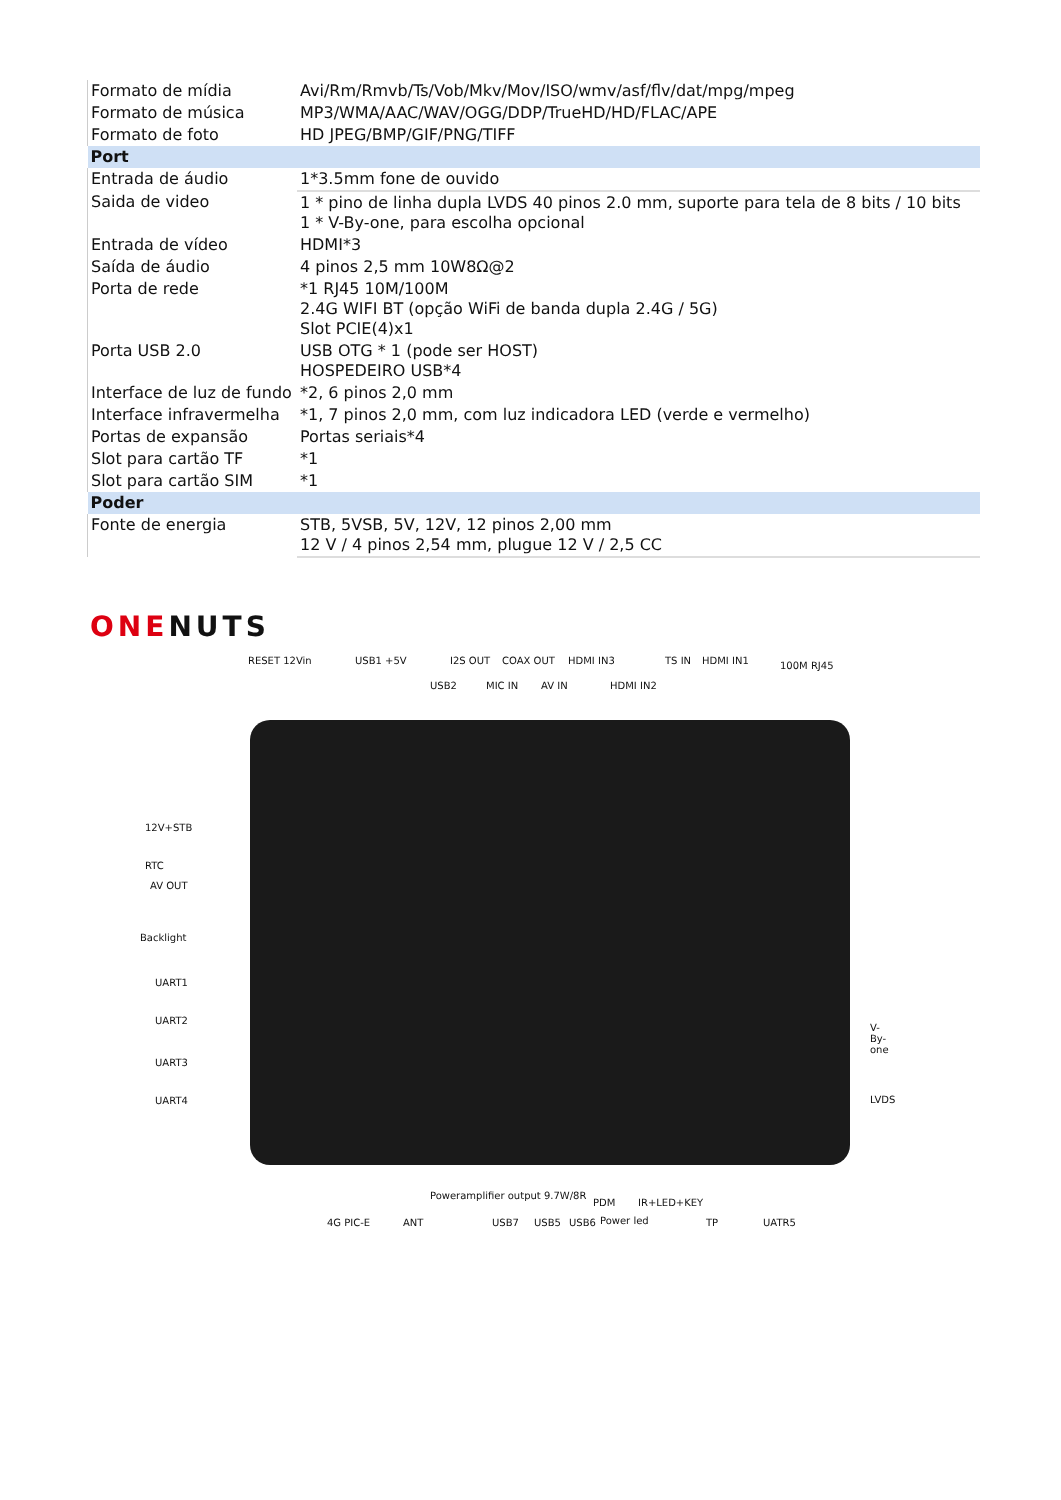| Formato de mídia | Avi/Rm/Rmvb/Ts/Vob/Mkv/Mov/ISO/wmv/asf/flv/dat/mpg/mpeg |
| Formato de música | MP3/WMA/AAC/WAV/OGG/DDP/TrueHD/HD/FLAC/APE |
| Formato de foto | HD JPEG/BMP/GIF/PNG/TIFF |
| Port | |
| Entrada de áudio | 1*3.5mm fone de ouvido |
| Saida de video | 1 * pino de linha dupla LVDS 40 pinos 2.0 mm, suporte para tela de 8 bits / 10 bits 1 * V-By-one, para escolha opcional |
| Entrada de vídeo | HDMI*3 |
| Saída de áudio | 4 pinos 2,5 mm 10W8Ω@2 |
| Porta de rede | *1 RJ45 10M/100M 2.4G WIFI BT (opção WiFi de banda dupla 2.4G / 5G) Slot PCIE(4)x1 |
| Porta USB 2.0 | USB OTG * 1 (pode ser HOST) HOSPEDEIRO USB*4 |
| Interface de luz de fundo | *2, 6 pinos 2,0 mm |
| Interface infravermelha | *1, 7 pinos 2,0 mm, com luz indicadora LED (verde e vermelho) |
| Portas de expansão | Portas seriais*4 |
| Slot para cartão TF | *1 |
| Slot para cartão SIM | *1 |
| Poder | |
| Fonte de energia | STB, 5VSB, 5V, 12V, 12 pinos 2,00 mm 12 V / 4 pinos 2,54 mm, plugue 12 V / 2,5 CC |
ONENUTS
RESET 12Vin USB1 +5V I2S OUT COAX OUT HDMI IN3 TS IN HDMI IN1 100M RJ45
USB2 MIC IN AV IN HDMI IN2
12V+STB
RTC
AV OUT
Backlight
UART1
UART2
UART3
UART4
V-By-one
LVDS
Poweramplifier output 9.7W/8R
PDM IR+LED+KEY
Power led
4G PIC-E ANT USB7 USB5 USB6 TP UATR5